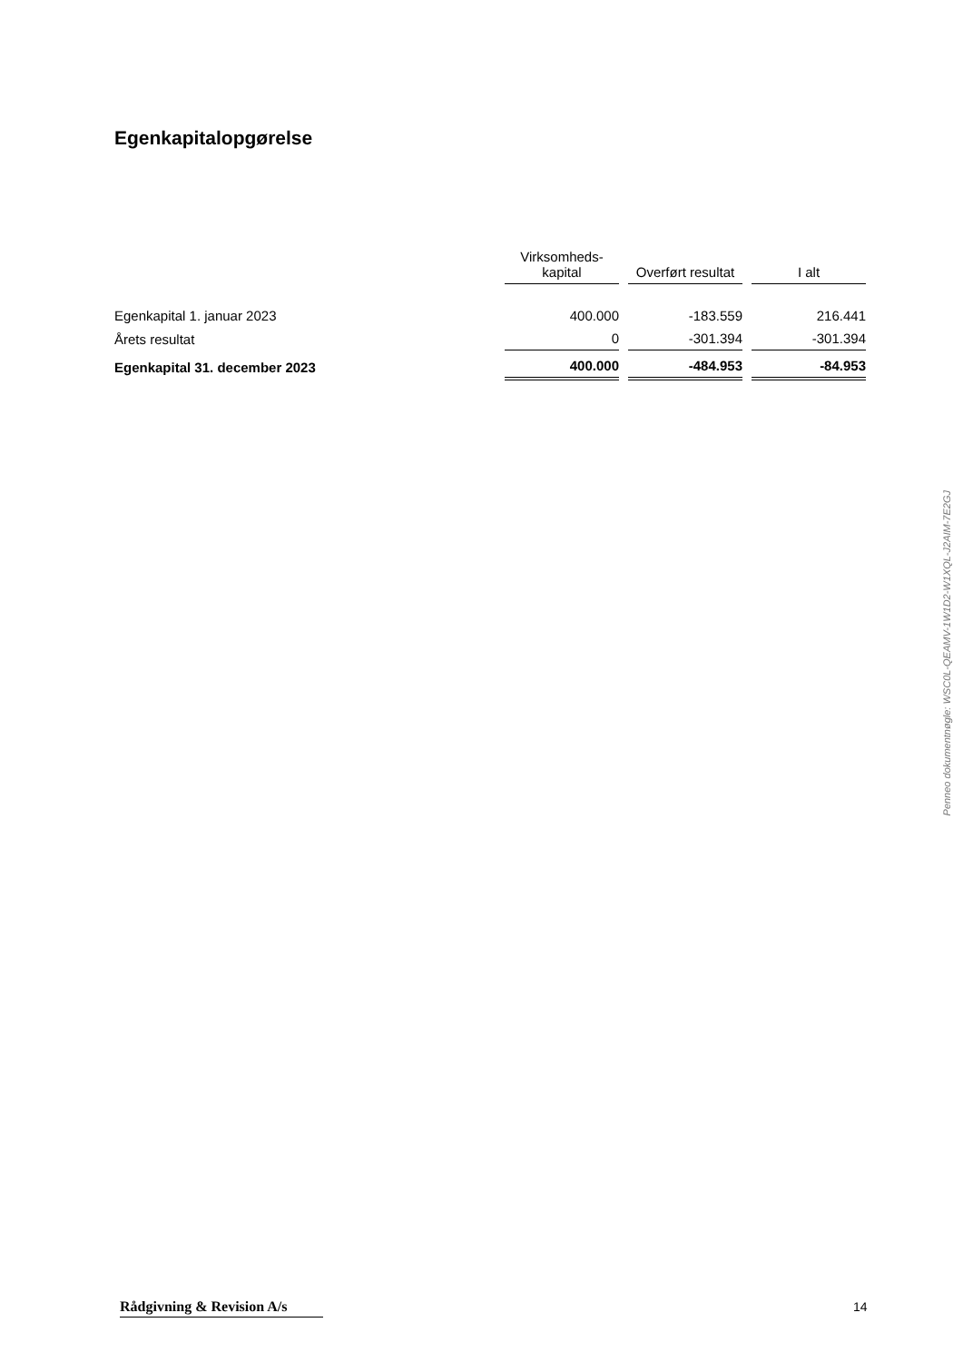Egenkapitalopgørelse
| | Virksomheds- kapital | Overført resultat | I alt |
| Egenkapital 1. januar 2023 | 400.000 | -183.559 | 216.441 |
| Årets resultat | 0 | -301.394 | -301.394 |
| Egenkapital 31. december 2023 | 400.000 | -484.953 | -84.953 |
Penneo dokumentnøgle: WSC0L-QEAMV-1W1D2-W1XQL-J2AIM-7E2GJ
Rådgivning & Revision A/s
14